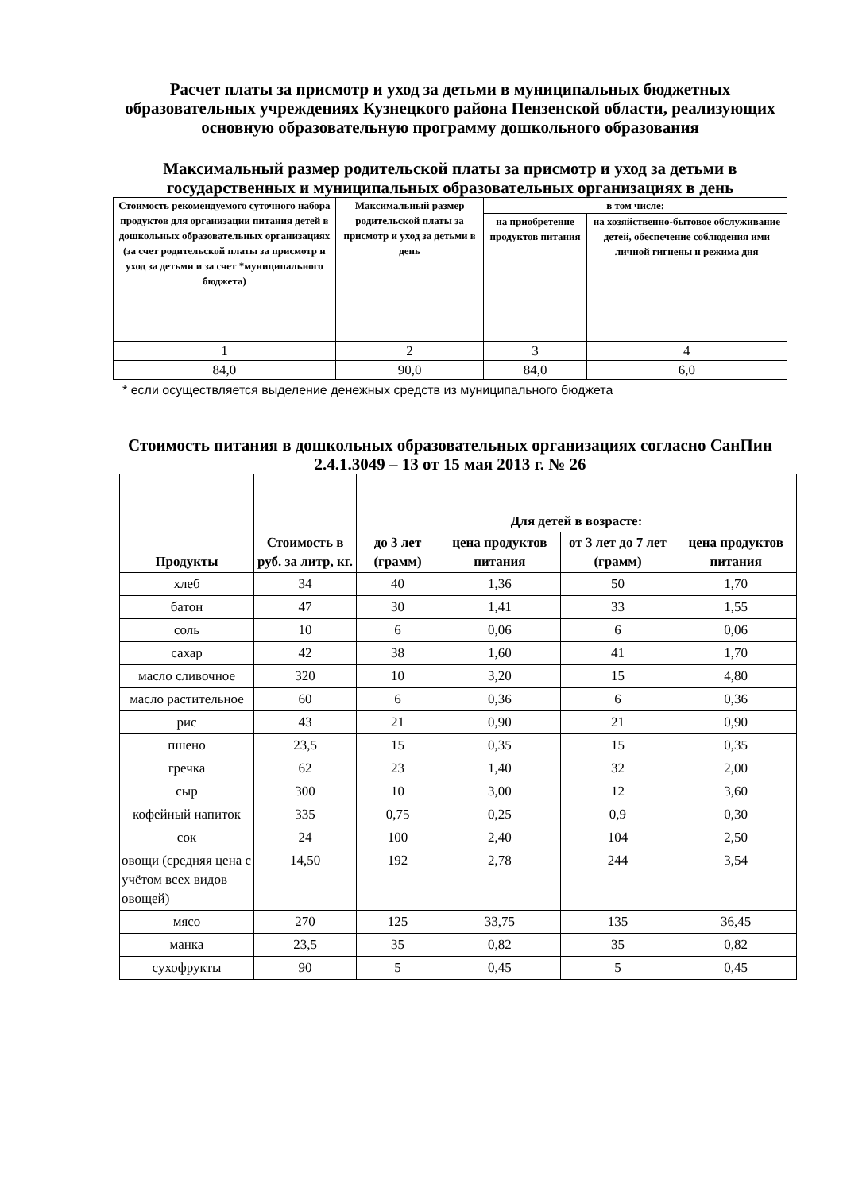Расчет платы за присмотр и уход за детьми в муниципальных бюджетных образовательных учреждениях Кузнецкого района Пензенской области, реализующих основную образовательную программу дошкольного образования
Максимальный размер родительской платы за присмотр и уход за детьми в государственных и муниципальных образовательных организациях в день
| Стоимость рекомендуемого суточного набора продуктов для организации питания детей в дошкольных образовательных организациях (за счет родительской платы за присмотр и уход за детьми и за счет *муниципального бюджета) | Максимальный размер родительской платы за присмотр и уход за детьми в день | в том числе: | |
| --- | --- | --- | --- |
| | | на приобретение продуктов питания | на хозяйственно-бытовое обслуживание детей, обеспечение соблюдения ими личной гигиены и режима дня |
| 1 | 2 | 3 | 4 |
| 84,0 | 90,0 | 84,0 | 6,0 |
* если осуществляется выделение денежных средств из муниципального бюджета
Стоимость питания в дошкольных образовательных организациях согласно СанПин 2.4.1.3049 – 13 от 15 мая 2013 г. № 26
| Продукты | Стоимость в руб. за литр, кг. | Для детей в возрасте: | | | |
| --- | --- | --- | --- | --- | --- |
| | | до 3 лет (грамм) | цена продуктов питания | от 3 лет до 7 лет (грамм) | цена продуктов питания |
| хлеб | 34 | 40 | 1,36 | 50 | 1,70 |
| батон | 47 | 30 | 1,41 | 33 | 1,55 |
| соль | 10 | 6 | 0,06 | 6 | 0,06 |
| сахар | 42 | 38 | 1,60 | 41 | 1,70 |
| масло сливочное | 320 | 10 | 3,20 | 15 | 4,80 |
| масло растительное | 60 | 6 | 0,36 | 6 | 0,36 |
| рис | 43 | 21 | 0,90 | 21 | 0,90 |
| пшено | 23,5 | 15 | 0,35 | 15 | 0,35 |
| гречка | 62 | 23 | 1,40 | 32 | 2,00 |
| сыр | 300 | 10 | 3,00 | 12 | 3,60 |
| кофейный напиток | 335 | 0,75 | 0,25 | 0,9 | 0,30 |
| сок | 24 | 100 | 2,40 | 104 | 2,50 |
| овощи (средняя цена с учётом всех видов овощей) | 14,50 | 192 | 2,78 | 244 | 3,54 |
| мясо | 270 | 125 | 33,75 | 135 | 36,45 |
| манка | 23,5 | 35 | 0,82 | 35 | 0,82 |
| сухофрукты | 90 | 5 | 0,45 | 5 | 0,45 |